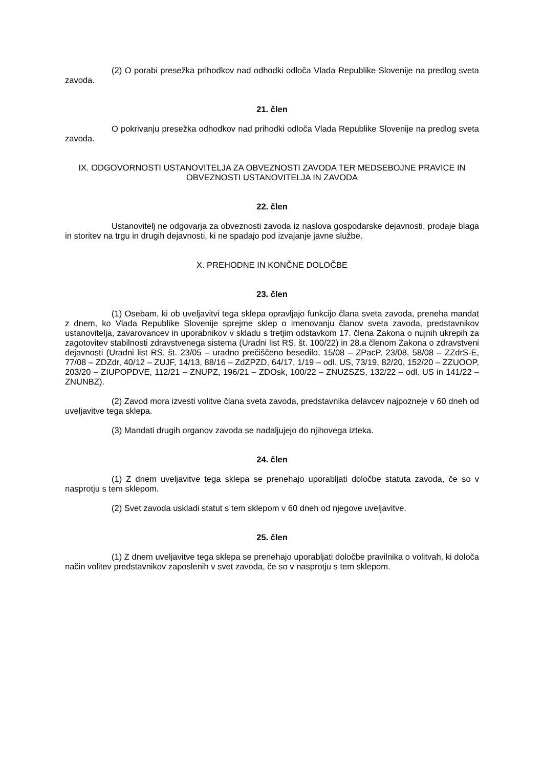(2) O porabi presežka prihodkov nad odhodki odloča Vlada Republike Slovenije na predlog sveta zavoda.
21. člen
O pokrivanju presežka odhodkov nad prihodki odloča Vlada Republike Slovenije na predlog sveta zavoda.
IX. ODGOVORNOSTI USTANOVITELJA ZA OBVEZNOSTI ZAVODA TER MEDSEBOJNE PRAVICE IN OBVEZNOSTI USTANOVITELJA IN ZAVODA
22. člen
Ustanovitelj ne odgovarja za obveznosti zavoda iz naslova gospodarske dejavnosti, prodaje blaga in storitev na trgu in drugih dejavnosti, ki ne spadajo pod izvajanje javne službe.
X. PREHODNE IN KONČNE DOLOČBE
23. člen
(1) Osebam, ki ob uveljavitvi tega sklepa opravljajo funkcijo člana sveta zavoda, preneha mandat z dnem, ko Vlada Republike Slovenije sprejme sklep o imenovanju članov sveta zavoda, predstavnikov ustanovitelja, zavarovancev in uporabnikov v skladu s tretjim odstavkom 17. člena Zakona o nujnih ukrepih za zagotovitev stabilnosti zdravstvenega sistema (Uradni list RS, št. 100/22) in 28.a členom Zakona o zdravstveni dejavnosti (Uradni list RS, št. 23/05 – uradno prečiščeno besedilo, 15/08 – ZPacP, 23/08, 58/08 – ZZdrS-E, 77/08 – ZDZdr, 40/12 – ZUJF, 14/13, 88/16 – ZdZPZD, 64/17, 1/19 – odl. US, 73/19, 82/20, 152/20 – ZZUOOP, 203/20 – ZIUPOPDVE, 112/21 – ZNUPZ, 196/21 – ZDOsk, 100/22 – ZNUZSZS, 132/22 – odl. US in 141/22 – ZNUNBZ).
(2) Zavod mora izvesti volitve člana sveta zavoda, predstavnika delavcev najpozneje v 60 dneh od uveljavitve tega sklepa.
(3) Mandati drugih organov zavoda se nadaljujejo do njihovega izteka.
24. člen
(1) Z dnem uveljavitve tega sklepa se prenehajo uporabljati določbe statuta zavoda, če so v nasprotju s tem sklepom.
(2) Svet zavoda uskladi statut s tem sklepom v 60 dneh od njegove uveljavitve.
25. člen
(1) Z dnem uveljavitve tega sklepa se prenehajo uporabljati določbe pravilnika o volitvah, ki določa način volitev predstavnikov zaposlenih v svet zavoda, če so v nasprotju s tem sklepom.